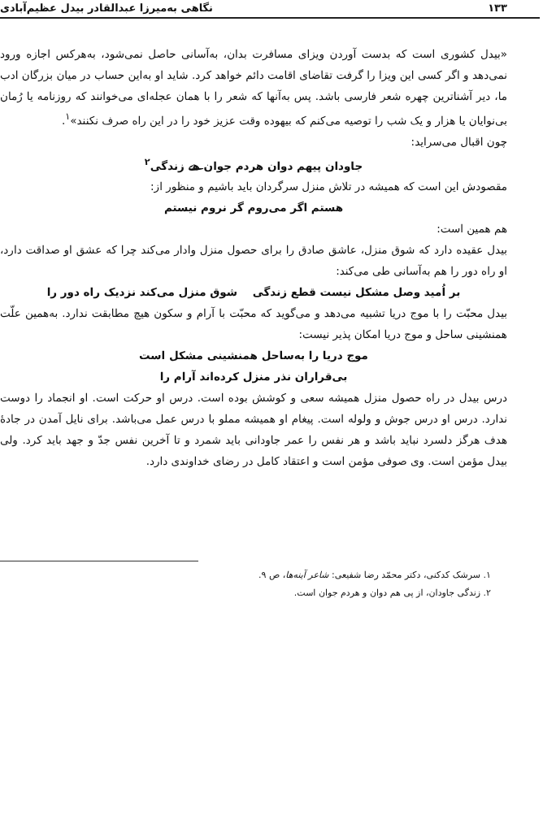۱۳۳ نگاهی به‌میرزا عبدالقادر بیدل عظیم‌آبادی
«بیدل کشوری است که بدست آوردن ویزای مسافرت بدان، به‌آسانی حاصل نمی‌شود، به‌هرکس اجازه ورود نمی‌دهد و اگر کسی این ویزا را گرفت تقاضای اقامت دائم خواهد کرد. شاید او به‌این حساب در میان بزرگان ادب ما، دیر آشناترین چهره شعر فارسی باشد. پس به‌آنها که شعر را با همان عجله‌ای می‌خوانند که روزنامه یا رُمان بی‌نوایان یا هزار و یک شب را توصیه می‌کنم که بیهوده وقت عزیز خود را در این راه صرف نکنند»<sup>۱</sup>.
چون اقبال می‌سراید:
جاودان پیهم دوان هردم جوان هے زندگی<sup>۲</sup>
مقصودش این است که همیشه در تلاش منزل سرگردان باید باشیم و منظور از:
هستم اگر می‌روم گر نروم نیستم
هم همین است:
بیدل عقیده دارد که شوق منزل، عاشق صادق را برای حصول منزل وادار می‌کند چرا که عشق او صداقت دارد، او راه دور را هم به‌آسانی طی می‌کند:
بر اُمید وصل مشکل نیست قطع زندگی شوق منزل می‌کند نزدیک راه دور را
بیدل محبّت را با موج دریا تشبیه می‌دهد و می‌گوید که محبّت با آرام و سکون هیچ مطابقت ندارد. به‌همین علّت همنشینی ساحل و موج دریا امکان پذیر نیست:
موج دریا را به‌ساحل همنشینی مشکل است
بی‌قراران نذر منزل کرده‌اند آرام را
درس بیدل در راه حصول منزل همیشه سعی و کوشش بوده است. درس او حرکت است. او انجماد را دوست ندارد. درس او درس جوش و ولوله است. پیغام او همیشه مملو با درس عمل می‌باشد. برای نایل آمدن در جادهٔ هدف هرگز دلسرد نباید باشد و هر نفس را عمر جاودانی باید شمرد و تا آخرین نفس جدّ و جهد باید کرد. ولی بیدل مؤمن است. وی صوفی مؤمن است و اعتقاد کامل در رضای خداوندی دارد.
۱. سرشک کدکنی، دکتر محمّد رضا شفیعی: شاعر آینه‌ها، ص ۹.
۲. زندگی جاودان، از پی هم دوان و هردم جوان است.